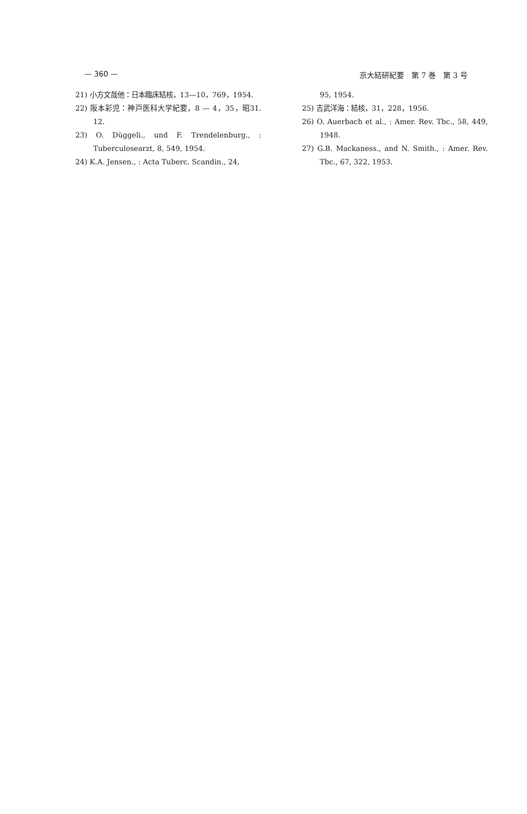— 360 — 京大結研紀要　第 7 巻　第 3 号
21) 小方文哉他：日本臨床結核，13—10，769，1954.
22) 阪本彩児：神戸医科大学紀要，8 — 4，35，昭31. 12.
23) O. Düggeli., und F. Trendelenburg., : Tuberculosearzt, 8, 549, 1954.
24) K.A. Jensen., : Acta Tuberc. Scandin., 24,
95, 1954.
25) 吉武洋海：結核，31，228，1956.
26) O. Auerbach et al., : Amer. Rev. Tbc., 58, 449, 1948.
27) G.B. Mackaness., and N. Smith., : Amer. Rev. Tbc., 67, 322, 1953.